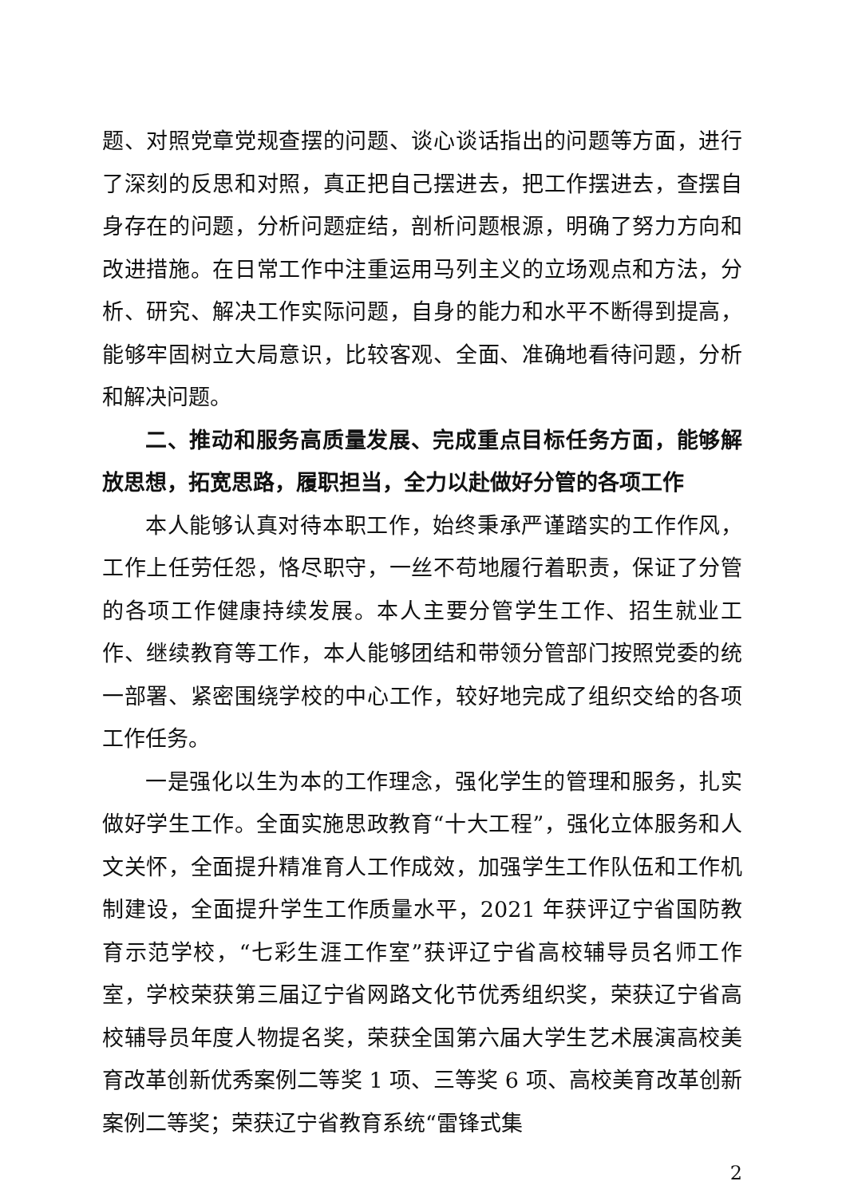题、对照党章党规查摆的问题、谈心谈话指出的问题等方面，进行了深刻的反思和对照，真正把自己摆进去，把工作摆进去，查摆自身存在的问题，分析问题症结，剖析问题根源，明确了努力方向和改进措施。在日常工作中注重运用马列主义的立场观点和方法，分析、研究、解决工作实际问题，自身的能力和水平不断得到提高，能够牢固树立大局意识，比较客观、全面、准确地看待问题，分析和解决问题。
二、推动和服务高质量发展、完成重点目标任务方面，能够解放思想，拓宽思路，履职担当，全力以赴做好分管的各项工作
本人能够认真对待本职工作，始终秉承严谨踏实的工作作风，工作上任劳任怨，恪尽职守，一丝不苟地履行着职责，保证了分管的各项工作健康持续发展。本人主要分管学生工作、招生就业工作、继续教育等工作，本人能够团结和带领分管部门按照党委的统一部署、紧密围绕学校的中心工作，较好地完成了组织交给的各项工作任务。
一是强化以生为本的工作理念，强化学生的管理和服务，扎实做好学生工作。全面实施思政教育“十大工程”，强化立体服务和人文关怀，全面提升精准育人工作成效，加强学生工作队伍和工作机制建设，全面提升学生工作质量水平，2021 年获评辽宁省国防教育示范学校，“七彩生涯工作室”获评辽宁省高校辅导员名师工作室，学校荣获第三届辽宁省网路文化节优秀组织奖，荣获辽宁省高校辅导员年度人物提名奖，荣获全国第六届大学生艺术展演高校美育改革创新优秀案例二等奖 1 项、三等奖 6 项、高校美育改革创新案例二等奖；荣获辽宁省教育系统“雷锋式集
2